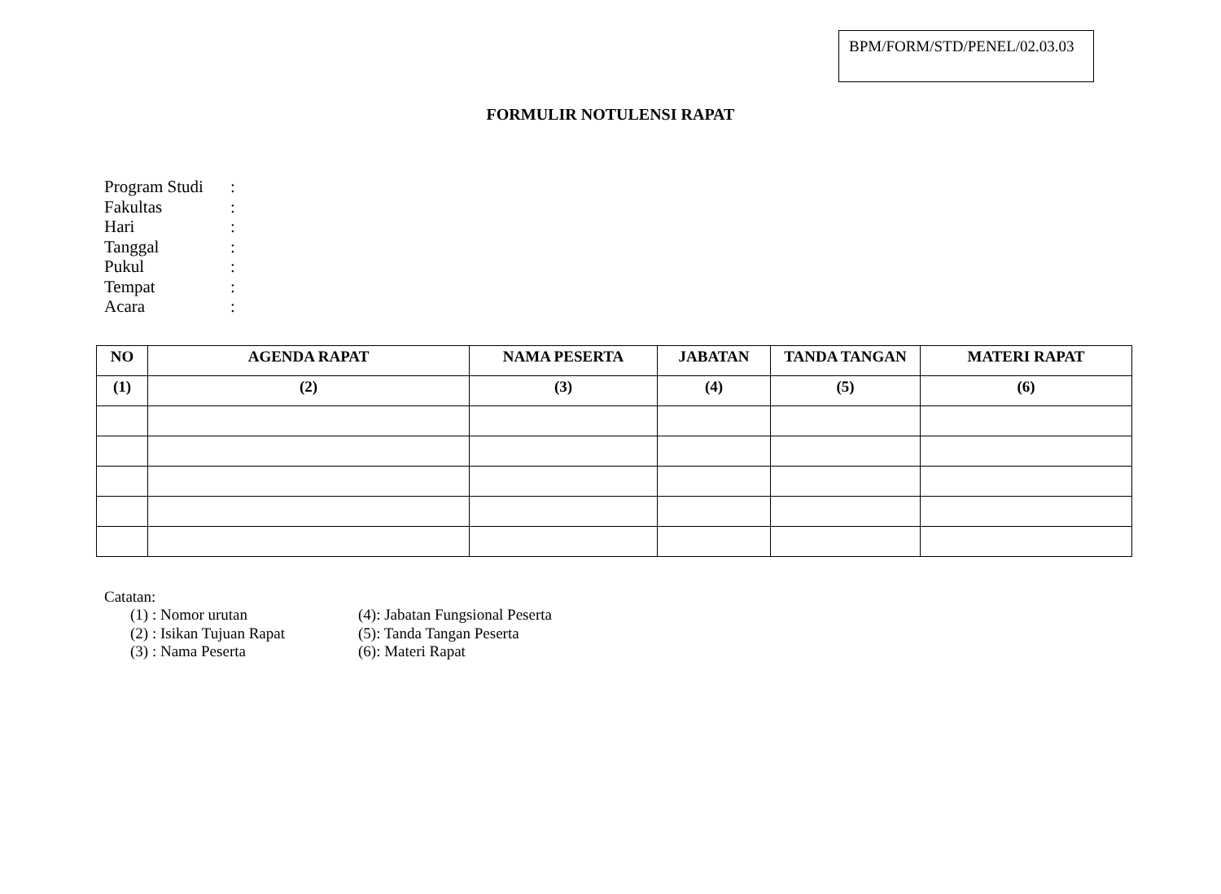BPM/FORM/STD/PENEL/02.03.03
FORMULIR NOTULENSI RAPAT
Program Studi:
Fakultas:
Hari:
Tanggal:
Pukul:
Tempat:
Acara:
| NO | AGENDA RAPAT | NAMA PESERTA | JABATAN | TANDA TANGAN | MATERI RAPAT |
| --- | --- | --- | --- | --- | --- |
| (1) | (2) | (3) | (4) | (5) | (6) |
Catatan:
(1) : Nomor urutan (4): Jabatan Fungsional Peserta
(2) : Isikan Tujuan Rapat (5): Tanda Tangan Peserta
(3) : Nama Peserta (6): Materi Rapat